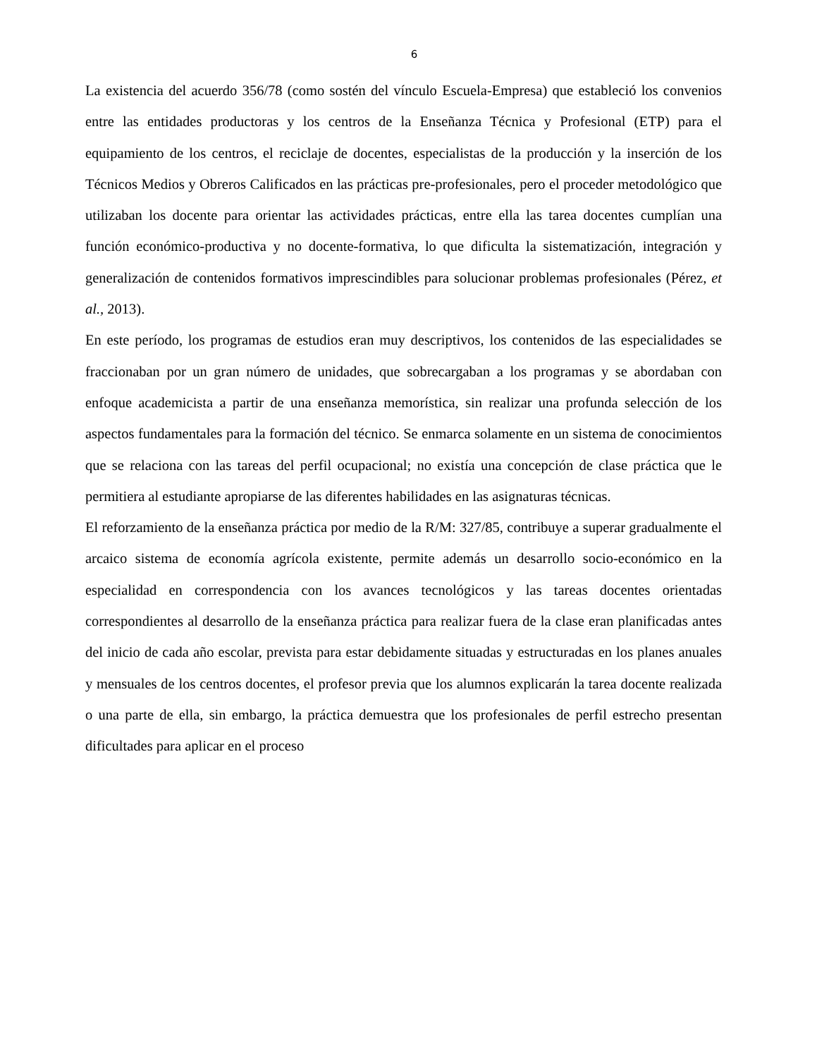6
La existencia del acuerdo 356/78 (como sostén del vínculo Escuela-Empresa) que estableció los convenios entre las entidades productoras y los centros de la Enseñanza Técnica y Profesional (ETP) para el equipamiento de los centros, el reciclaje de docentes, especialistas de la producción y la inserción de los Técnicos Medios y Obreros Calificados en las prácticas pre-profesionales, pero el proceder metodológico que utilizaban los docente para orientar las actividades prácticas, entre ella las tarea docentes cumplían una función económico-productiva y no docente-formativa, lo que dificulta la sistematización, integración y generalización de contenidos formativos imprescindibles para solucionar problemas profesionales (Pérez, et al., 2013).
En este período, los programas de estudios eran muy descriptivos, los contenidos de las especialidades se fraccionaban por un gran número de unidades, que sobrecargaban a los programas y se abordaban con enfoque academicista a partir de una enseñanza memorística, sin realizar una profunda selección de los aspectos fundamentales para la formación del técnico. Se enmarca solamente en un sistema de conocimientos que se relaciona con las tareas del perfil ocupacional; no existía una concepción de clase práctica que le permitiera al estudiante apropiarse de las diferentes habilidades en las asignaturas técnicas.
El reforzamiento de la enseñanza práctica por medio de la R/M: 327/85, contribuye a superar gradualmente el arcaico sistema de economía agrícola existente, permite además un desarrollo socio-económico en la especialidad en correspondencia con los avances tecnológicos y las tareas docentes orientadas correspondientes al desarrollo de la enseñanza práctica para realizar fuera de la clase eran planificadas antes del inicio de cada año escolar, prevista para estar debidamente situadas y estructuradas en los planes anuales y mensuales de los centros docentes, el profesor previa que los alumnos explicarán la tarea docente realizada o una parte de ella, sin embargo, la práctica demuestra que los profesionales de perfil estrecho presentan dificultades para aplicar en el proceso